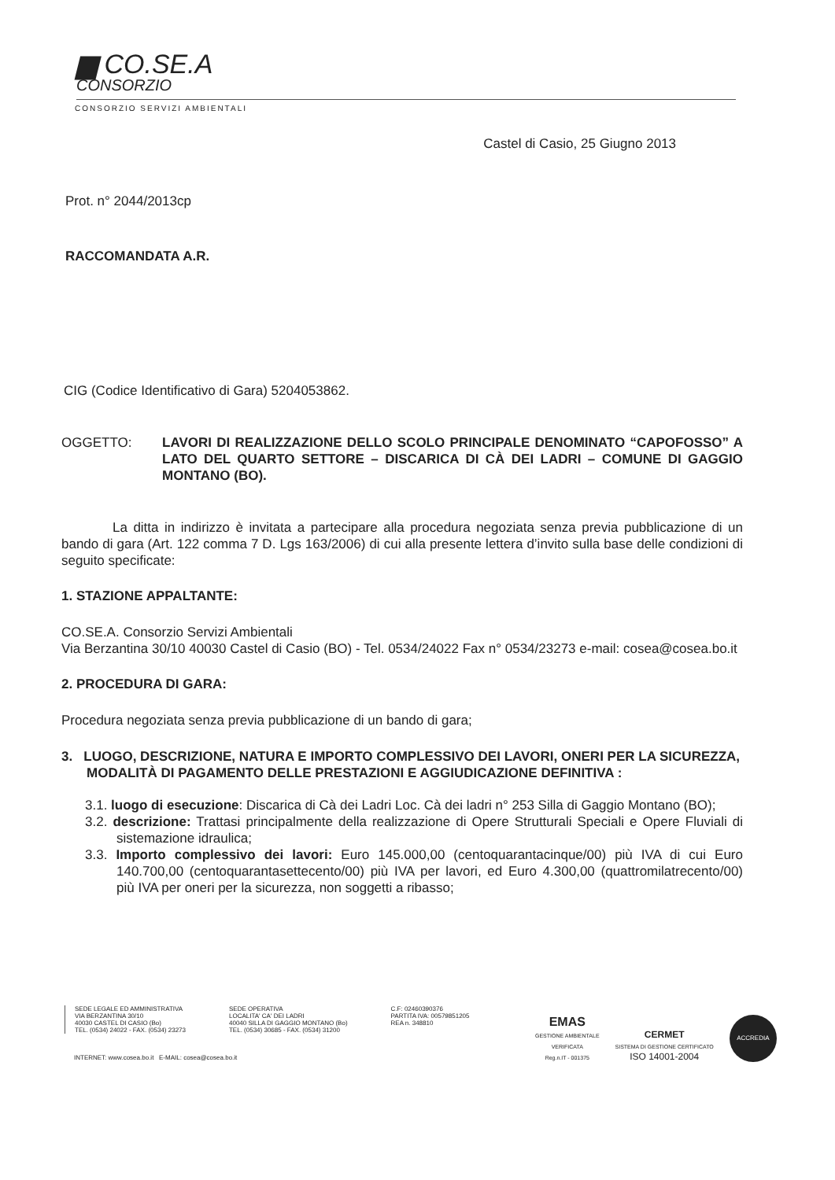▆ CO.SE.A
CONSORZIO
CONSORZIO SERVIZI AMBIENTALI
Castel di Casio, 25 Giugno 2013
Prot. n° 2044/2013cp
RACCOMANDATA A.R.
CIG (Codice Identificativo di Gara) 5204053862.
OGGETTO: LAVORI DI REALIZZAZIONE DELLO SCOLO PRINCIPALE DENOMINATO “CAPOFOSSO” A LATO DEL QUARTO SETTORE – DISCARICA DI CÀ DEI LADRI – COMUNE DI GAGGIO MONTANO (BO).
La ditta in indirizzo è invitata a partecipare alla procedura negoziata senza previa pubblicazione di un bando di gara (Art. 122 comma 7 D. Lgs 163/2006) di cui alla presente lettera d’invito sulla base delle condizioni di seguito specificate:
1. STAZIONE APPALTANTE:
CO.SE.A. Consorzio Servizi Ambientali
Via Berzantina 30/10 40030 Castel di Casio (BO) - Tel. 0534/24022 Fax n° 0534/23273 e-mail: cosea@cosea.bo.it
2. PROCEDURA DI GARA:
Procedura negoziata senza previa pubblicazione di un bando di gara;
3. LUOGO, DESCRIZIONE, NATURA E IMPORTO COMPLESSIVO DEI LAVORI, ONERI PER LA SICUREZZA, MODALITÀ DI PAGAMENTO DELLE PRESTAZIONI E AGGIUDICAZIONE DEFINITIVA :
3.1. luogo di esecuzione: Discarica di Cà dei Ladri Loc. Cà dei ladri n° 253 Silla di Gaggio Montano (BO);
3.2. descrizione: Trattasi principalmente della realizzazione di Opere Strutturali Speciali e Opere Fluviali di sistemazione idraulica;
3.3. Importo complessivo dei lavori: Euro 145.000,00 (centoquarantacinque/00) più IVA di cui Euro 140.700,00 (centoquarantasettecento/00) più IVA per lavori, ed Euro 4.300,00 (quattromilatrecento/00) più IVA per oneri per la sicurezza, non soggetti a ribasso;
SEDE LEGALE ED AMMINISTRATIVA
VIA BERZANTINA 30/10
40030 CASTEL DI CASIO (Bo)
TEL. (0534) 24022 - FAX. (0534) 23273
SEDE OPERATIVA
LOCALITA' CA' DEI LADRI
40040 SILLA DI GAGGIO MONTANO (Bo)
TEL. (0534) 30685 - FAX. (0534) 31200
C.F: 02460390376
PARTITA IVA: 00579851205
REA n. 348810
INTERNET: www.cosea.bo.it E-MAIL: cosea@cosea.bo.it
EMAS
GESTIONE AMBIENTALE
VERIFICATA
Reg.n.IT - 001375
CERMET
SISTEMA DI GESTIONE CERTIFICATO
ISO 14001-2004
ACCREDIA